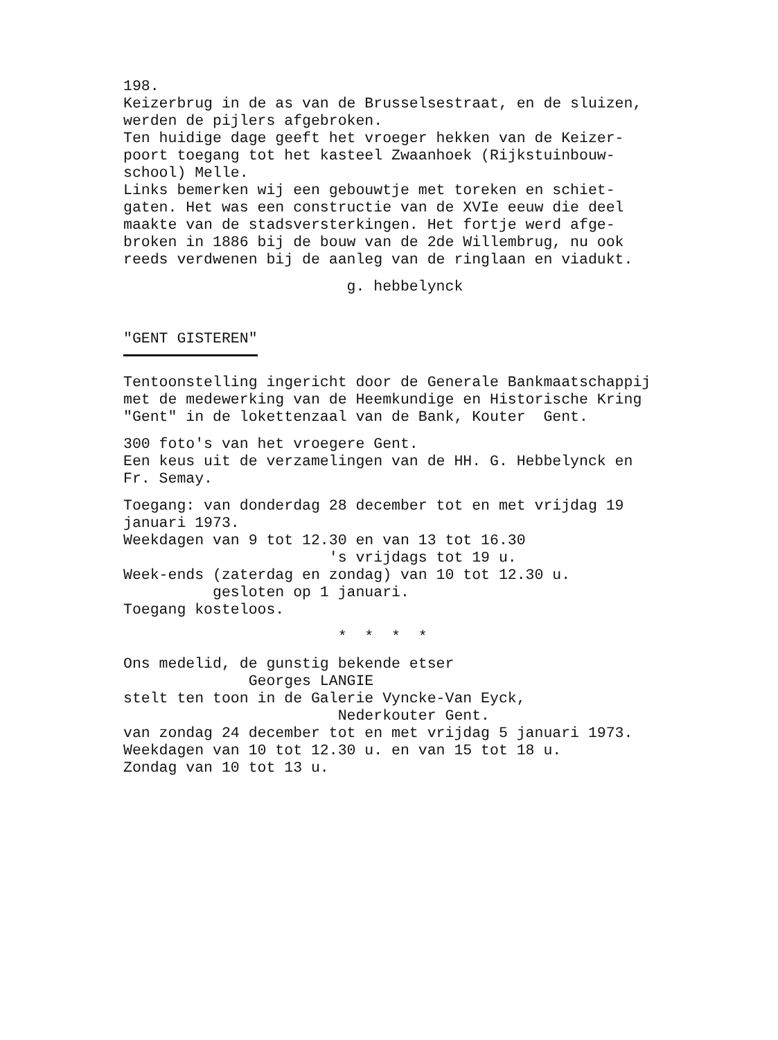198.
Keizerbrug in de as van de Brusselsestraat, en de sluizen,
werden de pijlers afgebroken.
Ten huidige dage geeft het vroeger hekken van de Keizer-
poort toegang tot het kasteel Zwaanhoek (Rijkstuinbouw-
school) Melle.
Links bemerken wij een gebouwtje met toreken en schiet-
gaten. Het was een constructie van de XVIe eeuw die deel
maakte van de stadsversterkingen. Het fortje werd afge-
broken in 1886 bij de bouw van de 2de Willembrug, nu ook
reeds verdwenen bij de aanleg van de ringlaan en viadukt.
g. hebbelynck
"GENT GISTEREN"
Tentoonstelling ingericht door de Generale Bankmaatschappij
met de medewerking van de Heemkundige en Historische Kring
"Gent" in de lokettenzaal van de Bank, Kouter Gent.
300 foto's van het vroegere Gent.
Een keus uit de verzamelingen van de HH. G. Hebbelynck en
Fr. Semay.
Toegang: van donderdag 28 december tot en met vrijdag 19
januari 1973.
Weekdagen van 9 tot 12.30 en van 13 tot 16.30
's vrijdags tot 19 u.
Week-ends (zaterdag en zondag) van 10 tot 12.30 u.
gesloten op 1 januari.
Toegang kosteloos.
* * * *
Ons medelid, de gunstig bekende etser
Georges LANGIE
stelt ten toon in de Galerie Vyncke-Van Eyck,
Nederkouter Gent.
van zondag 24 december tot en met vrijdag 5 januari 1973.
Weekdagen van 10 tot 12.30 u. en van 15 tot 18 u.
Zondag van 10 tot 13 u.